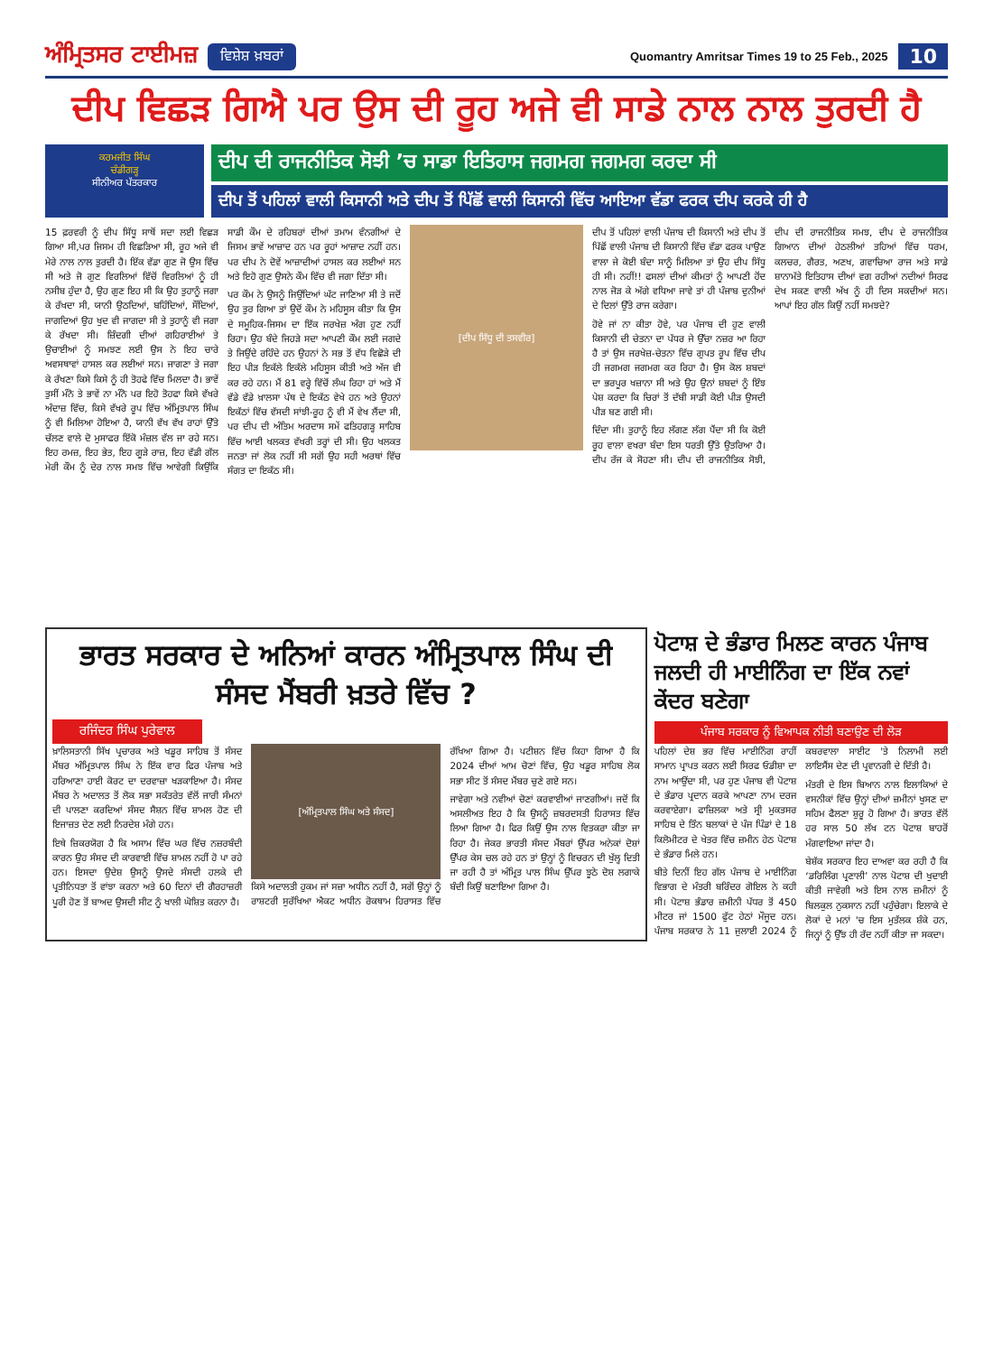ਅੰਮ੍ਰਿਤਸਰ ਟਾਈਮਜ਼
ਵਿਸ਼ੇਸ਼ ਖ਼ਬਰਾਂ
Quomantry Amritsar Times 19 to 25 Feb., 2025
10
ਦੀਪ ਵਿਛੜ ਗਿਐ ਪਰ ਉਸ ਦੀ ਰੂਹ ਅਜੇ ਵੀ ਸਾਡੇ ਨਾਲ ਨਾਲ ਤੁਰਦੀ ਹੈ
ਕਰਮਜੀਤ ਸਿੰਘ
ਚੰਡੀਗੜ੍ਹ
ਸੀਨੀਅਰ ਪੱਤਰਕਾਰ
ਦੀਪ ਦੀ ਰਾਜਨੀਤਿਕ ਸੋਝੀ ’ਚ ਸਾਡਾ ਇਤਿਹਾਸ ਜਗਮਗ ਜਗਮਗ ਕਰਦਾ ਸੀ
ਦੀਪ ਤੋਂ ਪਹਿਲਾਂ ਵਾਲੀ ਕਿਸਾਨੀ ਅਤੇ ਦੀਪ ਤੋਂ ਪਿੱਛੋਂ ਵਾਲੀ ਕਿਸਾਨੀ ਵਿੱਚ ਆਇਆ ਵੱਡਾ ਫਰਕ ਦੀਪ ਕਰਕੇ ਹੀ ਹੈ
15 ਫ਼ਰਵਰੀ ਨੂੰ ਦੀਪ ਸਿੱਧੂ ਸਾਥੋਂ ਸਦਾ ਲਈ ਵਿਛੜ ਗਿਆ ਸੀ,ਪਰ ਜਿਸਮ ਹੀ ਵਿਛੜਿਆ ਸੀ, ਰੂਹ ਅਜੇ ਵੀ ਮੇਰੇ ਨਾਲ ਨਾਲ ਤੁਰਦੀ ਹੈ। ਇੱਕ ਵੱਡਾ ਗੁਣ ਜੋ ਉਸ ਵਿੱਚ ਸੀ ਅਤੇ ਜੋ ਗੁਣ ਵਿਰਲਿਆਂ ਵਿੱਚੋਂ ਵਿਰਲਿਆਂ ਨੂੰ ਹੀ ਨਸੀਬ ਹੁੰਦਾ ਹੈ, ਉਹ ਗੁਣ ਇਹ ਸੀ ਕਿ ਉਹ ਤੁਹਾਨੂੰ ਜਗਾ ਕੇ ਰੱਖਦਾ ਸੀ, ਯਾਨੀ ਉਠਦਿਆਂ, ਬਹਿੰਦਿਆਂ, ਸੌਂਦਿਆਂ, ਜਾਗਦਿਆਂ ਉਹ ਖੁਦ ਵੀ ਜਾਗਦਾ ਸੀ ਤੇ ਤੁਹਾਨੂੰ ਵੀ ਜਗਾ ਕੇ ਰੱਖਦਾ ਸੀ। ਜ਼ਿੰਦਗੀ ਦੀਆਂ ਗਹਿਰਾਈਆਂ ਤੇ ਉਚਾਈਆਂ ਨੂੰ ਸਮਝਣ ਲਈ ਉਸ ਨੇ ਇਹ ਚਾਰੇ ਅਵਸਥਾਵਾਂ ਹਾਸਲ ਕਰ ਲਈਆਂ ਸਨ। ਜਾਗਣਾ ਤੇ ਜਗਾ ਕੇ ਰੱਖਣਾ ਕਿਸੇ ਕਿਸੇ ਨੂੰ ਹੀ ਤੋਹਫੇ ਵਿੱਚ ਮਿਲਦਾ ਹੈ। ਭਾਵੇਂ ਤੁਸੀਂ ਮੰਨੋ ਤੇ ਭਾਵੇਂ ਨਾ ਮੰਨੋ ਪਰ ਇਹੋ ਤੋਹਫਾ ਕਿਸੇ ਵੱਖਰੇ ਅੰਦਾਜ਼ ਵਿੱਚ, ਕਿਸੇ ਵੱਖਰੇ ਰੂਪ ਵਿੱਚ ਅੰਮ੍ਰਿਤਪਾਲ ਸਿੰਘ ਨੂੰ ਵੀ ਮਿਲਿਆ ਹੋਇਆ ਹੈ, ਯਾਨੀ ਵੱਖ ਵੱਖ ਰਾਹਾਂ ਉੱਤੇ ਚੱਲਣ ਵਾਲੇ ਦੋ ਮੁਸਾਫਰ ਇੱਕੋ ਮੰਜ਼ਲ ਵੱਲ ਜਾ ਰਹੇ ਸਨ। ਇਹ ਰਮਜ਼, ਇਹ ਭੇਤ, ਇਹ ਗੂੜੇ ਰਾਜ਼, ਇਹ ਵੱਡੀ ਗੱਲ ਮੇਰੀ ਕੌਮ ਨੂੰ ਦੇਰ ਨਾਲ ਸਮਝ ਵਿੱਚ ਆਵੇਗੀ ਕਿਉਂਕਿ ਸਾਡੀ ਕੌਮ ਦੇ ਰਹਿਬਰਾਂ ਦੀਆਂ ਤਮਾਮ ਵੰਨਗੀਆਂ ਦੇ ਜਿਸਮ ਭਾਵੇਂ ਆਜ਼ਾਦ ਹਨ ਪਰ ਰੂਹਾਂ ਆਜ਼ਾਦ ਨਹੀਂ ਹਨ। ਪਰ ਦੀਪ ਨੇ ਦੋਵੇਂ ਆਜ਼ਾਦੀਆਂ ਹਾਸਲ ਕਰ ਲਈਆਂ ਸਨ ਅਤੇ ਇਹੋ ਗੁਣ ਉਸਨੇ ਕੌਮ ਵਿੱਚ ਵੀ ਜਗਾ ਦਿੱਤਾ ਸੀ।
ਪਰ ਕੌਮ ਨੇ ਉਸਨੂੰ ਜਿਉਂਦਿਆਂ ਘੱਟ ਜਾਣਿਆ ਸੀ ਤੇ ਜਦੋਂ ਉਹ ਤੁਰ ਗਿਆ ਤਾਂ ਉਦੋਂ ਕੌਮ ਨੇ ਮਹਿਸੂਸ ਕੀਤਾ ਕਿ ਉਸ ਦੇ ਸਮੂਹਿਕ-ਜਿਸਮ ਦਾ ਇੱਕ ਜਰਖੇਜ਼ ਅੰਗ ਹੁਣ ਨਹੀਂ ਰਿਹਾ। ਉਹ ਬੰਦੇ ਜਿਹੜੇ ਸਦਾ ਆਪਣੀ ਕੌਮ ਲਈ ਜਗਦੇ ਤੇ ਜਿਉਂਦੇ ਰਹਿੰਦੇ ਹਨ ਉਹਨਾਂ ਨੇ ਸਭ ਤੋਂ ਵੱਧ ਵਿਛੋੜੇ ਦੀ ਇਹ ਪੀੜ ਇਕੱਲੇ ਇਕੱਲੇ ਮਹਿਸੂਸ ਕੀਤੀ ਅਤੇ ਅੱਜ ਵੀ ਕਰ ਰਹੇ ਹਨ। ਮੈਂ 81 ਵਰ੍ਹੇ ਵਿੱਚੋਂ ਲੰਘ ਰਿਹਾ ਹਾਂ ਅਤੇ ਮੈਂ ਵੱਡੇ ਵੱਡੇ ਖ਼ਾਲਸਾ ਪੰਥ ਦੇ ਇਕੱਠ ਵੇਖੇ ਹਨ ਅਤੇ ਉਹਨਾਂ ਇਕੱਠਾਂ ਵਿੱਚ ਵੱਸਦੀ ਸਾਂਝੀ-ਰੂਹ ਨੂੰ ਵੀ ਮੈਂ ਵੇਖ ਲੈਂਦਾ ਸੀ, ਪਰ ਦੀਪ ਦੀ ਅੰਤਿਮ ਅਰਦਾਸ ਸਮੇਂ ਫਤਿਹਗੜ੍ਹ ਸਾਹਿਬ ਵਿੱਚ ਆਈ ਖਲਕਤ ਵੱਖਰੀ ਤਰ੍ਹਾਂ ਦੀ ਸੀ। ਉਹ ਖਲਕਤ ਜਨਤਾ ਜਾਂ ਲੋਕ ਨਹੀਂ ਸੀ ਸਗੋਂ ਉਹ ਸਹੀ ਅਰਥਾਂ ਵਿੱਚ ਸੰਗਤ ਦਾ ਇਕੱਠ ਸੀ।
[ਦੀਪ ਸਿੱਧੂ ਦੀ ਤਸਵੀਰ]
ਦੀਪ ਤੋਂ ਪਹਿਲਾਂ ਵਾਲੀ ਪੰਜਾਬ ਦੀ ਕਿਸਾਨੀ ਅਤੇ ਦੀਪ ਤੋਂ ਪਿੱਛੋਂ ਵਾਲੀ ਪੰਜਾਬ ਦੀ ਕਿਸਾਨੀ ਵਿੱਚ ਵੱਡਾ ਫਰਕ ਪਾਉਣ ਵਾਲਾ ਜੇ ਕੋਈ ਬੰਦਾ ਸਾਨੂੰ ਮਿਲਿਆ ਤਾਂ ਉਹ ਦੀਪ ਸਿੱਧੂ ਹੀ ਸੀ। ਨਹੀਂ!! ਫਸਲਾਂ ਦੀਆਂ ਕੀਮਤਾਂ ਨੂੰ ਆਪਣੀ ਹੋਂਦ ਨਾਲ ਜੋੜ ਕੇ ਅੱਗੇ ਵਧਿਆ ਜਾਵੇ ਤਾਂ ਹੀ ਪੰਜਾਬ ਦੁਨੀਆਂ ਦੇ ਦਿਲਾਂ ਉੱਤੇ ਰਾਜ ਕਰੇਗਾ।
ਹੋਵੇ ਜਾਂ ਨਾ ਕੀਤਾ ਹੋਵੇ, ਪਰ ਪੰਜਾਬ ਦੀ ਹੁਣ ਵਾਲੀ ਕਿਸਾਨੀ ਦੀ ਚੇਤਨਾ ਦਾ ਪੱਧਰ ਜੇ ਉੱਚਾ ਨਜ਼ਰ ਆ ਰਿਹਾ ਹੈ ਤਾਂ ਉਸ ਜਰਖੇਜ਼-ਚੇਤਨਾ ਵਿੱਚ ਗੁਪਤ ਰੂਪ ਵਿੱਚ ਦੀਪ ਹੀ ਜਗਮਗ ਜਗਮਗ ਕਰ ਰਿਹਾ ਹੈ। ਉਸ ਕੋਲ ਸ਼ਬਦਾਂ ਦਾ ਭਰਪੂਰ ਖਜ਼ਾਨਾ ਸੀ ਅਤੇ ਉਹ ਉਨਾਂ ਸ਼ਬਦਾਂ ਨੂੰ ਇੰਝ ਪੇਸ਼ ਕਰਦਾ ਕਿ ਚਿਰਾਂ ਤੋਂ ਦੱਬੀ ਸਾਡੀ ਕੋਈ ਪੀੜ ਉਸਦੀ ਪੀੜ ਬਣ ਗਈ ਸੀ।
ਦਿੰਦਾ ਸੀ। ਤੁਹਾਨੂੰ ਇਹ ਲੱਗਣ ਲੱਗ ਪੈਂਦਾ ਸੀ ਕਿ ਕੋਈ ਰੂਹ ਵਾਲਾ ਵਖਰਾ ਬੰਦਾ ਇਸ ਧਰਤੀ ਉੱਤੇ ਉਤਰਿਆ ਹੈ। ਦੀਪ ਰੱਜ ਕੇ ਸੋਹਣਾ ਸੀ। ਦੀਪ ਦੀ ਰਾਜਨੀਤਿਕ ਸੋਝੀ, ਦੀਪ ਦੀ ਰਾਜਨੀਤਿਕ ਸਮਝ, ਦੀਪ ਦੇ ਰਾਜਨੀਤਿਕ ਗਿਆਨ ਦੀਆਂ ਹੇਠਲੀਆਂ ਤਹਿਆਂ ਵਿੱਚ ਧਰਮ, ਕਲਚਰ, ਗੈਰਤ, ਅਣਖ, ਗਵਾਚਿਆ ਰਾਜ ਅਤੇ ਸਾਡੇ ਸ਼ਾਨਾਮੱਤੇ ਇਤਿਹਾਸ ਦੀਆਂ ਵਗ ਰਹੀਆਂ ਨਦੀਆਂ ਸਿਰਫ ਦੇਖ ਸਕਣ ਵਾਲੀ ਅੱਖ ਨੂੰ ਹੀ ਦਿਸ ਸਕਦੀਆਂ ਸਨ। ਆਪਾਂ ਇਹ ਗੱਲ ਕਿਉਂ ਨਹੀਂ ਸਮਝਦੇ?
ਭਾਰਤ ਸਰਕਾਰ ਦੇ ਅਨਿਆਂ ਕਾਰਨ ਅੰਮ੍ਰਿਤਪਾਲ ਸਿੰਘ ਦੀ ਸੰਸਦ ਮੈਂਬਰੀ ਖ਼ਤਰੇ ਵਿੱਚ ?
ਰਜਿੰਦਰ ਸਿੰਘ ਪੁਰੇਵਾਲ
ਖ਼ਾਲਿਸਤਾਨੀ ਸਿੱਖ ਪ੍ਰਚਾਰਕ ਅਤੇ ਖਡੂਰ ਸਾਹਿਬ ਤੋਂ ਸੰਸਦ ਮੈਂਬਰ ਅੰਮ੍ਰਿਤਪਾਲ ਸਿੰਘ ਨੇ ਇੱਕ ਵਾਰ ਫਿਰ ਪੰਜਾਬ ਅਤੇ ਹਰਿਆਣਾ ਹਾਈ ਕੋਰਟ ਦਾ ਦਰਵਾਜ਼ਾ ਖੜਕਾਇਆ ਹੈ। ਸੰਸਦ ਮੈਂਬਰ ਨੇ ਅਦਾਲਤ ਤੋਂ ਲੋਕ ਸਭਾ ਸਕੱਤਰੇਤ ਵੱਲੋਂ ਜਾਰੀ ਸੰਮਨਾਂ ਦੀ ਪਾਲਣਾ ਕਰਦਿਆਂ ਸੰਸਦ ਸੈਸ਼ਨ ਵਿੱਚ ਸ਼ਾਮਲ ਹੋਣ ਦੀ ਇਜਾਜ਼ਤ ਦੇਣ ਲਈ ਨਿਰਦੇਸ਼ ਮੰਗੇ ਹਨ।
ਇਥੇ ਜ਼ਿਕਰਯੋਗ ਹੈ ਕਿ ਅਸਾਮ ਵਿੱਚ ਘਰ ਵਿੱਚ ਨਜ਼ਰਬੰਦੀ ਕਾਰਨ ਉਹ ਸੰਸਦ ਦੀ ਕਾਰਵਾਈ ਵਿੱਚ ਸ਼ਾਮਲ ਨਹੀਂ ਹੋ ਪਾ ਰਹੇ ਹਨ। ਇਸਦਾ ਉਦੇਸ਼ ਉਸਨੂੰ ਉਸਦੇ ਸੰਸਦੀ ਹਲਕੇ ਦੀ ਪ੍ਰਤੀਨਿਧਤਾ ਤੋਂ ਵਾਂਝਾ ਕਰਨਾ ਅਤੇ 60 ਦਿਨਾਂ ਦੀ ਗੈਰਹਾਜ਼ਰੀ ਪੂਰੀ ਹੋਣ ਤੋਂ ਬਾਅਦ ਉਸਦੀ ਸੀਟ ਨੂੰ ਖਾਲੀ ਘੋਸ਼ਿਤ ਕਰਨਾ ਹੈ।
[ਅੰਮ੍ਰਿਤਪਾਲ ਸਿੰਘ ਅਤੇ ਸੰਸਦ]
ਕਿਸੇ ਅਦਾਲਤੀ ਹੁਕਮ ਜਾਂ ਸਜ਼ਾ ਅਧੀਨ ਨਹੀਂ ਹੈ, ਸਗੋਂ ਉਨ੍ਹਾਂ ਨੂੰ ਰਾਸ਼ਟਰੀ ਸੁਰੱਖਿਆ ਐਕਟ ਅਧੀਨ ਰੋਕਥਾਮ ਹਿਰਾਸਤ ਵਿੱਚ ਰੱਖਿਆ ਗਿਆ ਹੈ। ਪਟੀਸ਼ਨ ਵਿੱਚ ਕਿਹਾ ਗਿਆ ਹੈ ਕਿ 2024 ਦੀਆਂ ਆਮ ਚੋਣਾਂ ਵਿੱਚ, ਉਹ ਖਡੂਰ ਸਾਹਿਬ ਲੋਕ ਸਭਾ ਸੀਟ ਤੋਂ ਸੰਸਦ ਮੈਂਬਰ ਚੁਣੇ ਗਏ ਸਨ।
ਜਾਵੇਗਾ ਅਤੇ ਨਵੀਆਂ ਚੋਣਾਂ ਕਰਵਾਈਆਂ ਜਾਣਗੀਆਂ। ਜਦੋਂ ਕਿ ਅਸਲੀਅਤ ਇਹ ਹੈ ਕਿ ਉਸਨੂੰ ਜ਼ਬਰਦਸਤੀ ਹਿਰਾਸਤ ਵਿੱਚ ਲਿਆ ਗਿਆ ਹੈ। ਫਿਰ ਕਿਉਂ ਉਸ ਨਾਲ ਵਿਤਕਰਾ ਕੀਤਾ ਜਾ ਰਿਹਾ ਹੈ। ਜੇਕਰ ਭਾਰਤੀ ਸੰਸਦ ਮੈਂਬਰਾਂ ਉੱਪਰ ਅਨੇਕਾਂ ਦੋਸ਼ਾਂ ਉੱਪਰ ਕੇਸ ਚਲ ਰਹੇ ਹਨ ਤਾਂ ਉਨ੍ਹਾਂ ਨੂੰ ਵਿਚਰਨ ਦੀ ਖੁੱਲ੍ਹ ਦਿਤੀ ਜਾ ਰਹੀ ਹੈ ਤਾਂ ਅੰਮ੍ਰਿਤ ਪਾਲ ਸਿੰਘ ਉੱਪਰ ਝੂਠੇ ਦੋਸ਼ ਲਗਾਕੇ ਬੰਦੀ ਕਿਉਂ ਬਣਾਇਆ ਗਿਆ ਹੈ।
ਪੋਟਾਸ਼ ਦੇ ਭੰਡਾਰ ਮਿਲਣ ਕਾਰਨ ਪੰਜਾਬ ਜਲਦੀ ਹੀ ਮਾਈਨਿੰਗ ਦਾ ਇੱਕ ਨਵਾਂ ਕੇਂਦਰ ਬਣੇਗਾ
ਪੰਜਾਬ ਸਰਕਾਰ ਨੂੰ ਵਿਆਪਕ ਨੀਤੀ ਬਣਾਉਣ ਦੀ ਲੋੜ
ਪਹਿਲਾਂ ਦੇਸ਼ ਭਰ ਵਿੱਚ ਮਾਈਨਿੰਗ ਰਾਹੀਂ ਸਾਮਾਨ ਪ੍ਰਾਪਤ ਕਰਨ ਲਈ ਸਿਰਫ ਓਡੀਸ਼ਾ ਦਾ ਨਾਮ ਆਉਂਦਾ ਸੀ, ਪਰ ਹੁਣ ਪੰਜਾਬ ਵੀ ਪੋਟਾਸ਼ ਦੇ ਭੰਡਾਰ ਪ੍ਰਦਾਨ ਕਰਕੇ ਆਪਣਾ ਨਾਮ ਦਰਜ ਕਰਵਾਏਗਾ। ਫਾਜ਼ਿਲਕਾ ਅਤੇ ਸ੍ਰੀ ਮੁਕਤਸਰ ਸਾਹਿਬ ਦੇ ਤਿੰਨ ਬਲਾਕਾਂ ਦੇ ਪੰਜ ਪਿੰਡਾਂ ਦੇ 18 ਕਿਲੋਮੀਟਰ ਦੇ ਖੇਤਰ ਵਿੱਚ ਜ਼ਮੀਨ ਹੇਠ ਪੋਟਾਸ਼ ਦੇ ਭੰਡਾਰ ਮਿਲੇ ਹਨ।
ਬੀਤੇ ਦਿਨੀਂ ਇਹ ਗੱਲ ਪੰਜਾਬ ਦੇ ਮਾਈਨਿੰਗ ਵਿਭਾਗ ਦੇ ਮੰਤਰੀ ਬਰਿੰਦਰ ਗੋਇਲ ਨੇ ਕਹੀ ਸੀ। ਪੋਟਾਸ਼ ਭੰਡਾਰ ਜ਼ਮੀਨੀ ਪੱਧਰ ਤੋਂ 450 ਮੀਟਰ ਜਾਂ 1500 ਫੁੱਟ ਹੇਠਾਂ ਮੌਜੂਦ ਹਨ। ਪੰਜਾਬ ਸਰਕਾਰ ਨੇ 11 ਜੁਲਾਈ 2024 ਨੂੰ ਕਬਰਵਾਲਾ ਸਾਈਟ 'ਤੇ ਨਿਲਾਮੀ ਲਈ ਲਾਇਸੈਂਸ ਦੇਣ ਦੀ ਪ੍ਰਵਾਨਗੀ ਦੇ ਦਿੱਤੀ ਹੈ।
ਮੰਤਰੀ ਦੇ ਇਸ ਬਿਆਨ ਨਾਲ ਇਲਾਕਿਆਂ ਦੇ ਵਸਨੀਕਾਂ ਵਿੱਚ ਉਨ੍ਹਾਂ ਦੀਆਂ ਜ਼ਮੀਨਾਂ ਖੁਸਣ ਦਾ ਸਹਿਮ ਫੈਲਣਾ ਸ਼ੁਰੂ ਹੋ ਗਿਆ ਹੈ। ਭਾਰਤ ਵੱਲੋਂ ਹਰ ਸਾਲ 50 ਲੱਖ ਟਨ ਪੋਟਾਸ਼ ਬਾਹਰੋਂ ਮੰਗਵਾਇਆ ਜਾਂਦਾ ਹੈ।
ਬੇਸ਼ੱਕ ਸਰਕਾਰ ਇਹ ਦਾਅਵਾ ਕਰ ਰਹੀ ਹੈ ਕਿ ‘ਡਰਿਲਿੰਗ ਪ੍ਰਣਾਲੀ’ ਨਾਲ ਪੋਟਾਸ਼ ਦੀ ਖੁਦਾਈ ਕੀਤੀ ਜਾਵੇਗੀ ਅਤੇ ਇਸ ਨਾਲ ਜ਼ਮੀਨਾਂ ਨੂੰ ਬਿਲਕੁਲ ਨੁਕਸਾਨ ਨਹੀਂ ਪਹੁੰਚੇਗਾ। ਇਲਾਕੇ ਦੇ ਲੋਕਾਂ ਦੇ ਮਨਾਂ 'ਚ ਇਸ ਮੁਤੱਲਕ ਸ਼ੰਕੇ ਹਨ, ਜਿਨ੍ਹਾਂ ਨੂੰ ਉੱਝ ਹੀ ਰੱਦ ਨਹੀਂ ਕੀਤਾ ਜਾ ਸਕਦਾ।